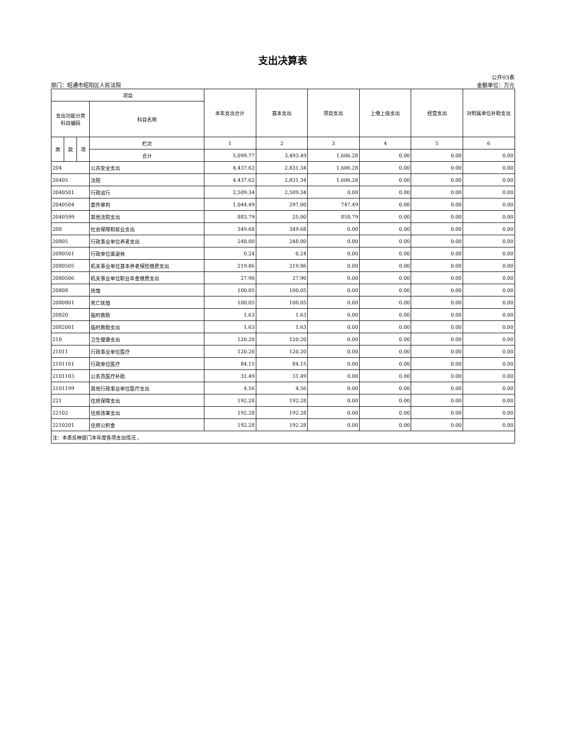支出决算表
公开03表
部门：昭通市昭阳区人民法院 金额单位：万元
| 项目 | | | | 本年支出合计 | 基本支出 | 项目支出 | 上缴上级支出 | 经营支出 | 对附属单位补助支出 |
| --- | --- | --- | --- | --- | --- | --- | --- | --- | --- |
| 支出功能分类 科目编码 | | | 科目名称 | | | | | | |
| 类 | 款 | 项 | 栏次 | 1 | 2 | 3 | 4 | 5 | 6 |
| | | | 合计 | 5,099.77 | 3,493.49 | 1,606.28 | 0.00 | 0.00 | 0.00 |
| 204 | | | 公共安全支出 | 4,437.62 | 2,831.34 | 1,606.28 | 0.00 | 0.00 | 0.00 |
| 20405 | | | 法院 | 4,437.62 | 2,831.34 | 1,606.28 | 0.00 | 0.00 | 0.00 |
| 2040501 | | | 行政运行 | 2,509.34 | 2,509.34 | 0.00 | 0.00 | 0.00 | 0.00 |
| 2040504 | | | 案件审判 | 1,044.49 | 297.00 | 747.49 | 0.00 | 0.00 | 0.00 |
| 2040599 | | | 其他法院支出 | 883.79 | 25.00 | 858.79 | 0.00 | 0.00 | 0.00 |
| 208 | | | 社会保障和就业支出 | 349.68 | 349.68 | 0.00 | 0.00 | 0.00 | 0.00 |
| 20805 | | | 行政事业单位养老支出 | 248.00 | 248.00 | 0.00 | 0.00 | 0.00 | 0.00 |
| 2080501 | | | 行政单位离退休 | 0.24 | 0.24 | 0.00 | 0.00 | 0.00 | 0.00 |
| 2080505 | | | 机关事业单位基本养老保险缴费支出 | 219.86 | 219.86 | 0.00 | 0.00 | 0.00 | 0.00 |
| 2080506 | | | 机关事业单位职业年金缴费支出 | 27.90 | 27.90 | 0.00 | 0.00 | 0.00 | 0.00 |
| 20808 | | | 抚恤 | 100.05 | 100.05 | 0.00 | 0.00 | 0.00 | 0.00 |
| 2080801 | | | 死亡抚恤 | 100.05 | 100.05 | 0.00 | 0.00 | 0.00 | 0.00 |
| 20820 | | | 临时救助 | 1.63 | 1.63 | 0.00 | 0.00 | 0.00 | 0.00 |
| 2082001 | | | 临时救助支出 | 1.63 | 1.63 | 0.00 | 0.00 | 0.00 | 0.00 |
| 210 | | | 卫生健康支出 | 120.20 | 120.20 | 0.00 | 0.00 | 0.00 | 0.00 |
| 21011 | | | 行政事业单位医疗 | 120.20 | 120.20 | 0.00 | 0.00 | 0.00 | 0.00 |
| 2101101 | | | 行政单位医疗 | 84.15 | 84.15 | 0.00 | 0.00 | 0.00 | 0.00 |
| 2101103 | | | 公务员医疗补助 | 31.49 | 31.49 | 0.00 | 0.00 | 0.00 | 0.00 |
| 2101199 | | | 其他行政事业单位医疗支出 | 4.56 | 4.56 | 0.00 | 0.00 | 0.00 | 0.00 |
| 221 | | | 住房保障支出 | 192.28 | 192.28 | 0.00 | 0.00 | 0.00 | 0.00 |
| 22102 | | | 住房改革支出 | 192.28 | 192.28 | 0.00 | 0.00 | 0.00 | 0.00 |
| 2210201 | | | 住房公积金 | 192.28 | 192.28 | 0.00 | 0.00 | 0.00 | 0.00 |
| 注：本表反映部门本年度各项支出情况 。 | | | | | | | | | |